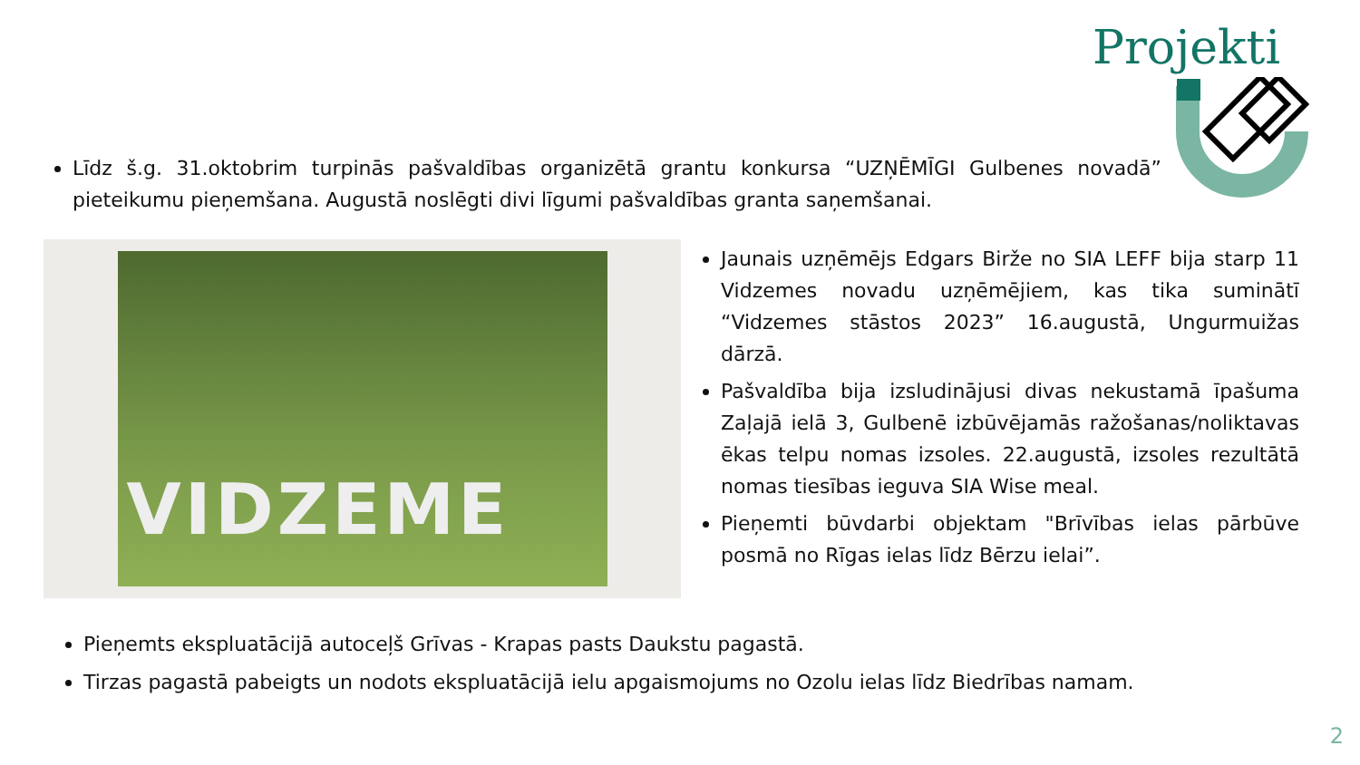Projekti
Līdz š.g. 31.oktobrim turpinās pašvaldības organizētā grantu konkursa “UZŅĒMĪGI Gulbenes novadā” pieteikumu pieņemšana. Augustā noslēgti divi līgumi pašvaldības granta saņemšanai.
VIDZEME
Jaunais uzņēmējs Edgars Birže no SIA LEFF bija starp 11 Vidzemes novadu uzņēmējiem, kas tika suminātī “Vidzemes stāstos 2023” 16.augustā, Ungurmuižas dārzā.
Pašvaldība bija izsludinājusi divas nekustamā īpašuma Zaļajā ielā 3, Gulbenē izbūvējamās ražošanas/noliktavas ēkas telpu nomas izsoles. 22.augustā, izsoles rezultātā nomas tiesības ieguva SIA Wise meal.
Pieņemti būvdarbi objektam "Brīvības ielas pārbūve posmā no Rīgas ielas līdz Bērzu ielai”.
Pieņemts ekspluatācijā autoceļš Grīvas - Krapas pasts Daukstu pagastā.
Tirzas pagastā pabeigts un nodots ekspluatācijā ielu apgaismojums no Ozolu ielas līdz Biedrības namam.
2